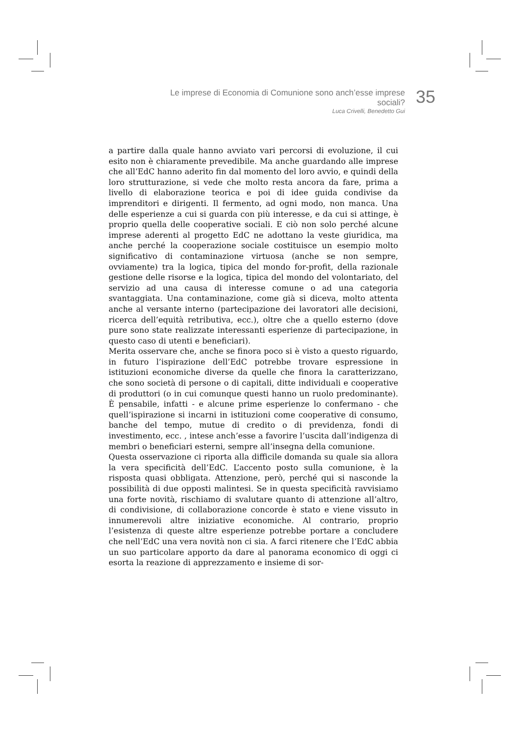Le imprese di Economia di Comunione sono anch’esse imprese sociali?
Luca Crivelli, Benedetto Gui
35
a partire dalla quale hanno avviato vari percorsi di evoluzione, il cui esito non è chiaramente prevedibile. Ma anche guardando alle imprese che all’EdC hanno aderito fin dal momento del loro avvio, e quindi della loro strutturazione, si vede che molto resta ancora da fare, prima a livello di elaborazione teorica e poi di idee guida condivise da imprenditori e dirigenti. Il fermento, ad ogni modo, non manca. Una delle esperienze a cui si guarda con più interesse, e da cui si attinge, è proprio quella delle cooperative sociali. E ciò non solo perché alcune imprese aderenti al progetto EdC ne adottano la veste giuridica, ma anche perché la cooperazione sociale costituisce un esempio molto significativo di contaminazione virtuosa (anche se non sempre, ovviamente) tra la logica, tipica del mondo for-profit, della razionale gestione delle risorse e la logica, tipica del mondo del volontariato, del servizio ad una causa di interesse comune o ad una categoria svantaggiata. Una contaminazione, come già si diceva, molto attenta anche al versante interno (partecipazione dei lavoratori alle decisioni, ricerca dell’equità retributiva, ecc.), oltre che a quello esterno (dove pure sono state realizzate interessanti esperienze di partecipazione, in questo caso di utenti e beneficiari).
Merita osservare che, anche se finora poco si è visto a questo riguardo, in futuro l’ispirazione dell’EdC potrebbe trovare espressione in istituzioni economiche diverse da quelle che finora la caratterizzano, che sono società di persone o di capitali, ditte individuali e cooperative di produttori (o in cui comunque questi hanno un ruolo predominante). È pensabile, infatti - e alcune prime esperienze lo confermano - che quell’ispirazione si incarni in istituzioni come cooperative di consumo, banche del tempo, mutue di credito o di previdenza, fondi di investimento, ecc. , intese anch’esse a favorire l’uscita dall’indigenza di membri o beneficiari esterni, sempre all’insegna della comunione.
Questa osservazione ci riporta alla difficile domanda su quale sia allora la vera specificità dell’EdC. L’accento posto sulla comunione, è la risposta quasi obbligata. Attenzione, però, perché qui si nasconde la possibilità di due opposti malintesi. Se in questa specificità ravvisiamo una forte novità, rischiamo di svalutare quanto di attenzione all’altro, di condivisione, di collaborazione concorde è stato e viene vissuto in innumerevoli altre iniziative economiche. Al contrario, proprio l’esistenza di queste altre esperienze potrebbe portare a concludere che nell’EdC una vera novità non ci sia. A farci ritenere che l’EdC abbia un suo particolare apporto da dare al panorama economico di oggi ci esorta la reazione di apprezzamento e insieme di sor-